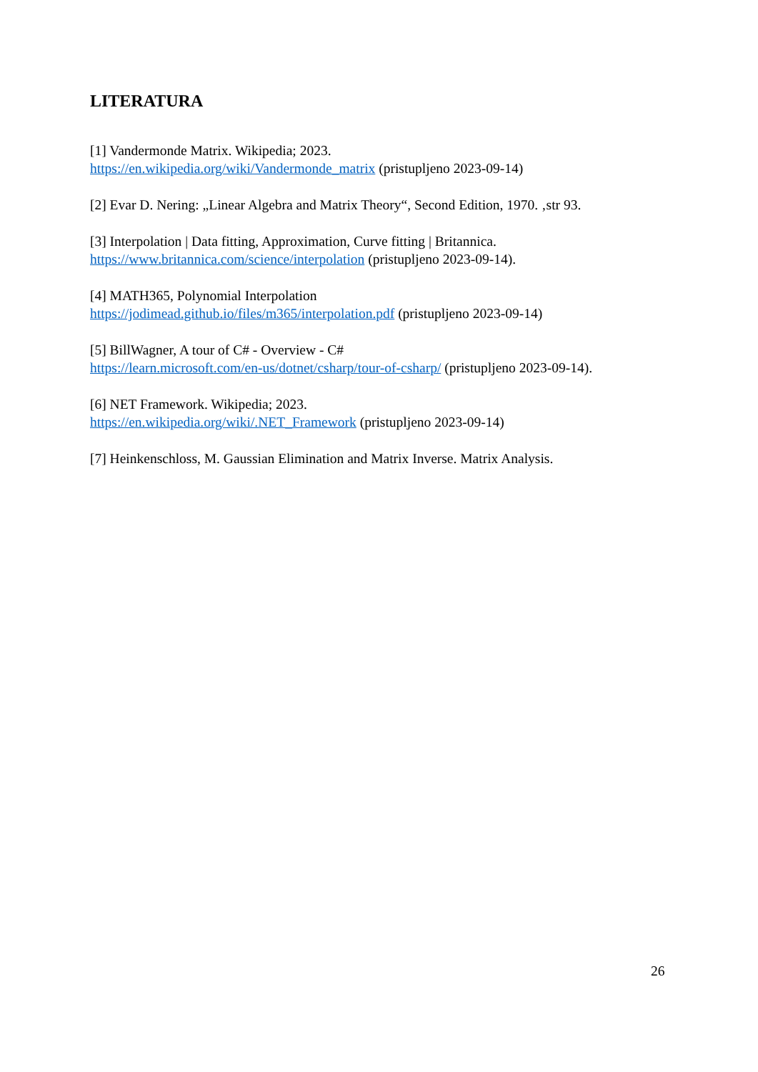LITERATURA
[1] Vandermonde Matrix. Wikipedia; 2023.
https://en.wikipedia.org/wiki/Vandermonde_matrix (pristupljeno 2023-09-14)
[2] Evar D. Nering: „Linear Algebra and Matrix Theory“, Second Edition, 1970. ‚str 93.
[3] Interpolation | Data fitting, Approximation, Curve fitting | Britannica.
https://www.britannica.com/science/interpolation (pristupljeno 2023-09-14).
[4] MATH365, Polynomial Interpolation
https://jodimead.github.io/files/m365/interpolation.pdf (pristupljeno 2023-09-14)
[5] BillWagner, A tour of C# - Overview - C#
https://learn.microsoft.com/en-us/dotnet/csharp/tour-of-csharp/ (pristupljeno 2023-09-14).
[6] NET Framework. Wikipedia; 2023.
https://en.wikipedia.org/wiki/.NET_Framework (pristupljeno 2023-09-14)
[7] Heinkenschloss, M. Gaussian Elimination and Matrix Inverse. Matrix Analysis.
26